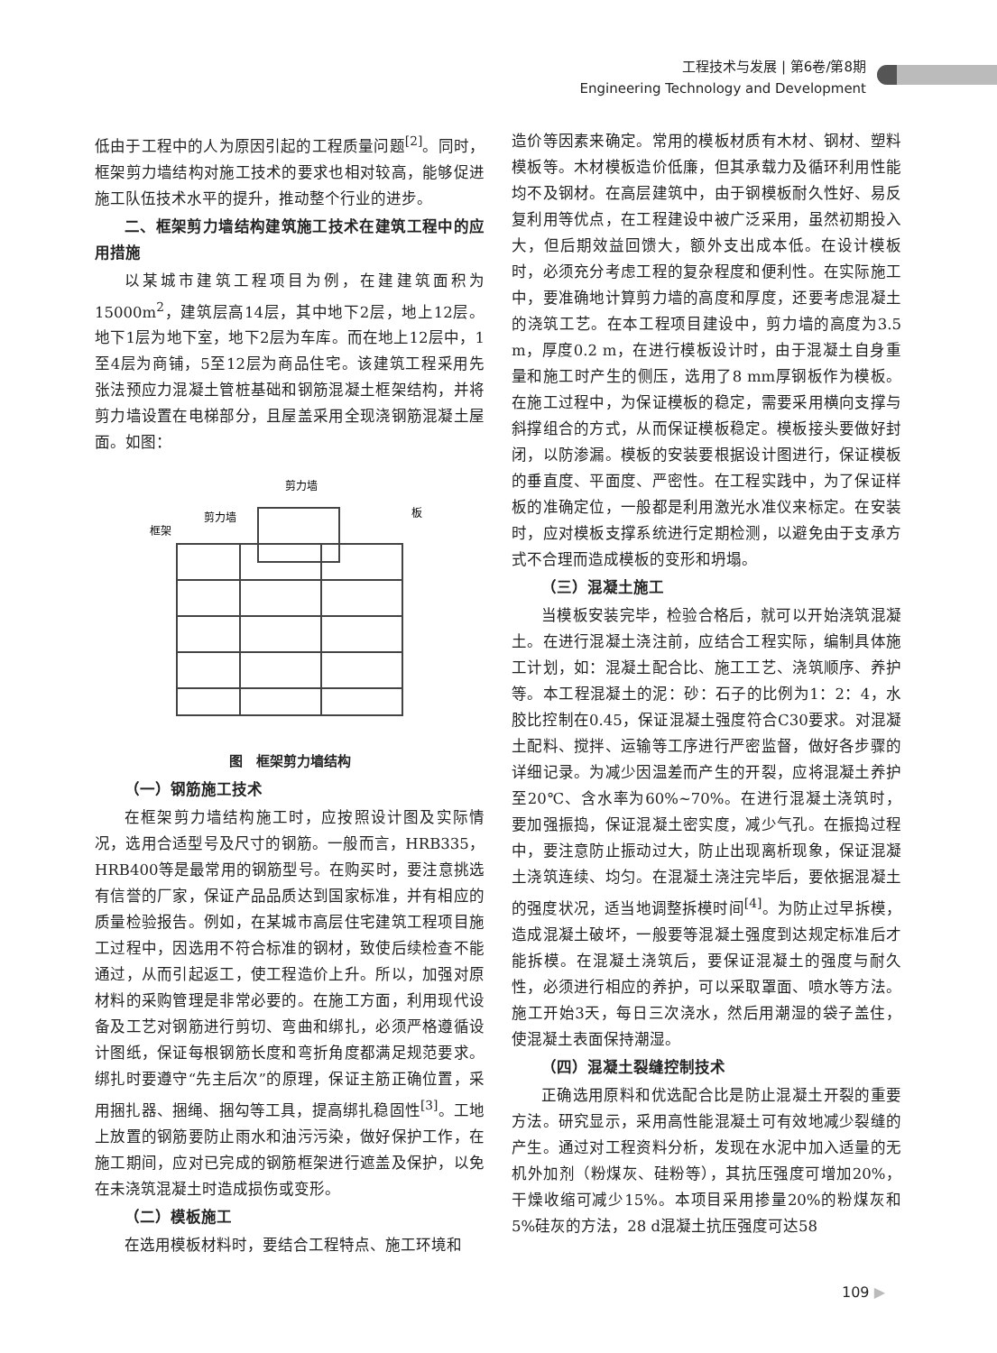工程技术与发展 | 第6卷/第8期
Engineering Technology and Development
低由于工程中的人为原因引起的工程质量问题<sup>[2]</sup>。同时，框架剪力墙结构对施工技术的要求也相对较高，能够促进施工队伍技术水平的提升，推动整个行业的进步。
二、框架剪力墙结构建筑施工技术在建筑工程中的应用措施
以某城市建筑工程项目为例，在建建筑面积为15000m<sup>2</sup>，建筑层高14层，其中地下2层，地上12层。地下1层为地下室，地下2层为车库。而在地上12层中，1至4层为商铺，5至12层为商品住宅。该建筑工程采用先张法预应力混凝土管桩基础和钢筋混凝土框架结构，并将剪力墙设置在电梯部分，且屋盖采用全现浇钢筋混凝土屋面。如图：
剪力墙
剪力墙
框架
板
图　框架剪力墙结构
（一）钢筋施工技术
在框架剪力墙结构施工时，应按照设计图及实际情况，选用合适型号及尺寸的钢筋。一般而言，HRB335，HRB400等是最常用的钢筋型号。在购买时，要注意挑选有信誉的厂家，保证产品品质达到国家标准，并有相应的质量检验报告。例如，在某城市高层住宅建筑工程项目施工过程中，因选用不符合标准的钢材，致使后续检查不能通过，从而引起返工，使工程造价上升。所以，加强对原材料的采购管理是非常必要的。在施工方面，利用现代设备及工艺对钢筋进行剪切、弯曲和绑扎，必须严格遵循设计图纸，保证每根钢筋长度和弯折角度都满足规范要求。绑扎时要遵守“先主后次”的原理，保证主筋正确位置，采用捆扎器、捆绳、捆勾等工具，提高绑扎稳固性<sup>[3]</sup>。工地上放置的钢筋要防止雨水和油污污染，做好保护工作，在施工期间，应对已完成的钢筋框架进行遮盖及保护，以免在未浇筑混凝土时造成损伤或变形。
（二）模板施工
在选用模板材料时，要结合工程特点、施工环境和
造价等因素来确定。常用的模板材质有木材、钢材、塑料模板等。木材模板造价低廉，但其承载力及循环利用性能均不及钢材。在高层建筑中，由于钢模板耐久性好、易反复利用等优点，在工程建设中被广泛采用，虽然初期投入大，但后期效益回馈大，额外支出成本低。在设计模板时，必须充分考虑工程的复杂程度和便利性。在实际施工中，要准确地计算剪力墙的高度和厚度，还要考虑混凝土的浇筑工艺。在本工程项目建设中，剪力墙的高度为3.5 m，厚度0.2 m，在进行模板设计时，由于混凝土自身重量和施工时产生的侧压，选用了8 mm厚钢板作为模板。在施工过程中，为保证模板的稳定，需要采用横向支撑与斜撑组合的方式，从而保证模板稳定。模板接头要做好封闭，以防渗漏。模板的安装要根据设计图进行，保证模板的垂直度、平面度、严密性。在工程实践中，为了保证样板的准确定位，一般都是利用激光水准仪来标定。在安装时，应对模板支撑系统进行定期检测，以避免由于支承方式不合理而造成模板的变形和坍塌。
（三）混凝土施工
当模板安装完毕，检验合格后，就可以开始浇筑混凝土。在进行混凝土浇注前，应结合工程实际，编制具体施工计划，如：混凝土配合比、施工工艺、浇筑顺序、养护等。本工程混凝土的泥：砂：石子的比例为1：2：4，水胶比控制在0.45，保证混凝土强度符合C30要求。对混凝土配料、搅拌、运输等工序进行严密监督，做好各步骤的详细记录。为减少因温差而产生的开裂，应将混凝土养护至20℃、含水率为60%~70%。在进行混凝土浇筑时，要加强振捣，保证混凝土密实度，减少气孔。在振捣过程中，要注意防止振动过大，防止出现离析现象，保证混凝土浇筑连续、均匀。在混凝土浇注完毕后，要依据混凝土的强度状况，适当地调整拆模时间<sup>[4]</sup>。为防止过早拆模，造成混凝土破坏，一般要等混凝土强度到达规定标准后才能拆模。在混凝土浇筑后，要保证混凝土的强度与耐久性，必须进行相应的养护，可以采取罩面、喷水等方法。施工开始3天，每日三次浇水，然后用潮湿的袋子盖住，使混凝土表面保持潮湿。
（四）混凝土裂缝控制技术
正确选用原料和优选配合比是防止混凝土开裂的重要方法。研究显示，采用高性能混凝土可有效地减少裂缝的产生。通过对工程资料分析，发现在水泥中加入适量的无机外加剂（粉煤灰、硅粉等），其抗压强度可增加20%，干燥收缩可减少15%。本项目采用掺量20%的粉煤灰和5%硅灰的方法，28 d混凝土抗压强度可达58
109 ▶